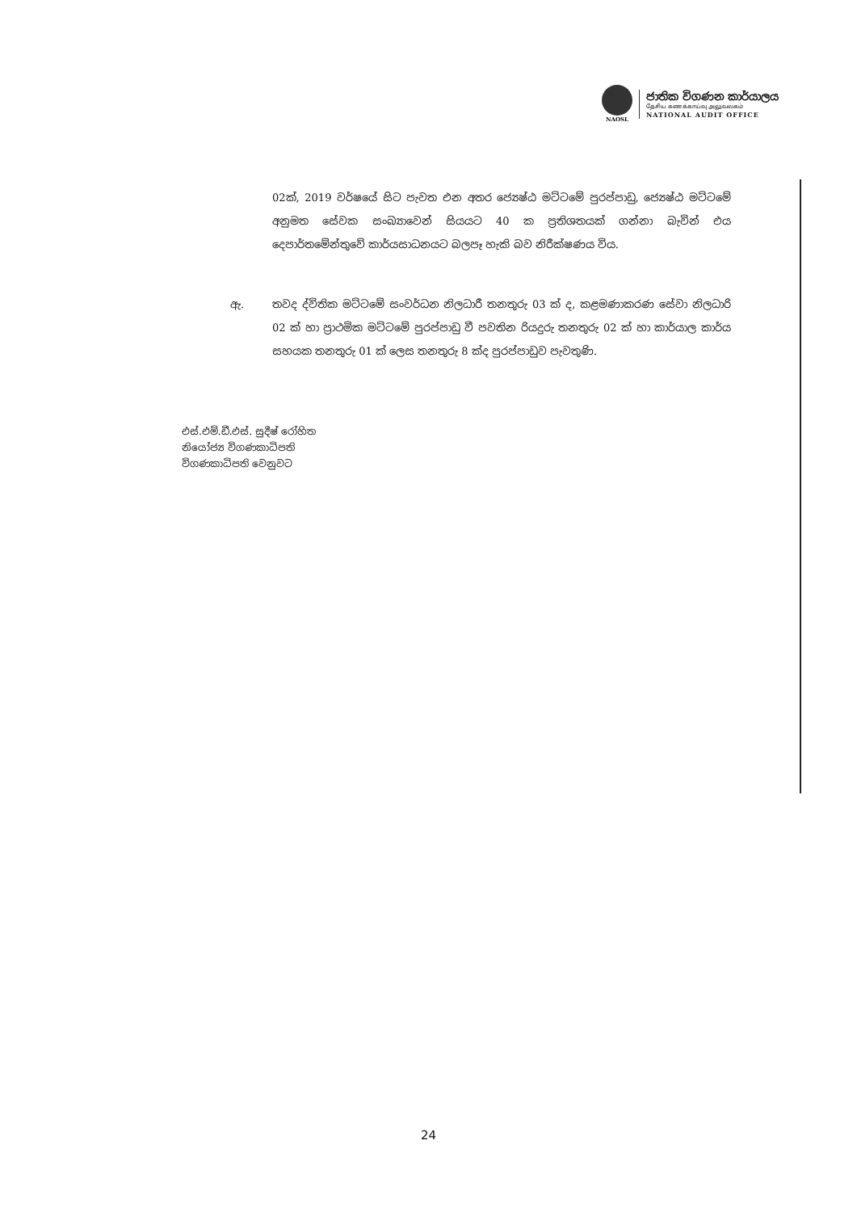NAOSL
ජාතික විගණන කාර්යාලය
தேசிய கணக்காய்வு அலுவலகம்
NATIONAL AUDIT OFFICE
02ක්, 2019 වර්ෂයේ සිට පැවත එන අතර ජ්‍යෙෂ්ඨ මට්ටමේ පුරප්පාඩු, ජ්‍යෙෂ්ඨ මට්ටමේ අනුමත සේවක සංඛ්‍යාවෙන් සියයට 40 ක ප්‍රතිශතයක් ගන්නා බැවින් එය දෙපාර්තමේන්තුවේ කාර්යසාධනයට බලපෑ හැකි බව නිරීක්ෂණය විය.
ඇ. තවද ද්විතික මට්ටමේ සංවර්ධන නිලධාරී තනතුරු 03 ක් ද, කළමණාකරණ සේවා නිලධාරි 02 ක් හා ප්‍රාථමික මට්ටමේ පුරප්පාඩු වී පවතින රියදුරු තනතුරු 02 ක් හා කාර්යාල කාර්ය සහයක තනතුරු 01 ක් ලෙස තනතුරු 8 ක්ද පුරප්පාඩුව පැවතුණි.
එස්.එම්.ඩී.එස්. සුදීෂ් රෝහිත
නියෝජ්‍ය විගණකාධිපති
විගණකාධිපති වෙනුවට
24